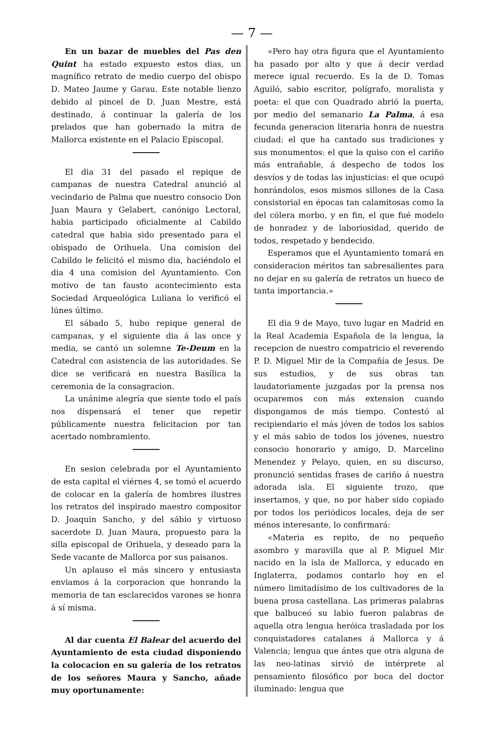— 7 —
En un bazar de muebles del Pas den Quint ha estado expuesto estos dias, un magnífico retrato de medio cuerpo del obispo D. Mateo Jaume y Garau. Este notable lienzo debido al pincel de D. Juan Mestre, está destinado, á continuar la galería de los prelados que han gobernado la mitra de Mallorca existente en el Palacio Episcopal.
El dia 31 del pasado el repique de campanas de nuestra Catedral anunció al vecindario de Palma que nuestro consocio Don Juan Maura y Gelabert, canónigo Lectoral, habia participado oficialmente al Cabildo catedral que habia sido presentado para el obispado de Orihuela. Una comision del Cabildo le felicitó el mismo dia, haciéndolo el dia 4 una comision del Ayuntamiento. Con motivo de tan fausto acontecimiento esta Sociedad Arqueológica Luliana lo verificó el lúnes último.
El sábado 5, hubo repique general de campanas, y el siguiente dia á las once y media, se cantó un solemne Te-Deum en la Catedral con asistencia de las autoridades. Se dice se verificará en nuestra Basílica la ceremonia de la consagracion.
La unánime alegría que siente todo el país nos dispensará el tener que repetir públicamente nuestra felicitacion por tan acertado nombramiento.
En sesion celebrada por el Ayuntamiento de esta capital el viérnes 4, se tomó el acuerdo de colocar en la galería de hombres ilustres los retratos del inspirado maestro compositor D. Joaquin Sancho, y del sábio y virtuoso sacerdote D. Juan Maura, propuesto para la silla episcopal de Orihuela, y deseado para la Sede vacante de Mallorca por sus paisanos.
Un aplauso el más sincero y entusiasta enviamos á la corporacion que honrando la memoria de tan esclarecidos varones se honra á sí misma.
Al dar cuenta El Balear del acuerdo del Ayuntamiento de esta ciudad disponiendo la colocacion en su galería de los retratos de los señores Maura y Sancho, añade muy oportunamente:
«Pero hay otra figura que el Ayuntamiento ha pasado por alto y que á decir verdad merece igual recuerdo. Es la de D. Tomas Aguiló, sabio escritor, polígrafo, moralista y poeta: el que con Quadrado abrió la puerta, por medio del semanario La Palma, á esa fecunda generacion literaria honra de nuestra ciudad: el que ha cantado sus tradiciones y sus monumentos: el que la quiso con el cariño más entrañable, á despecho de todos los desvíos y de todas las injusticias: el que ocupó honrándolos, esos mismos sillones de la Casa consistorial en épocas tan calamitosas como la del cólera morbo, y en fin, el que fué modelo de honradez y de laboriosidad, querido de todos, respetado y bendecido.
Esperamos que el Ayuntamiento tomará en consideracion méritos tan sabresalientes para no dejar en su galería de retratos un hueco de tanta importancia.»
El dia 9 de Mayo, tuvo lugar en Madrid en la Real Academia Española de la lengua, la recepcion de nuestro compatricio el reverendo P. D. Miguel Mir de la Compañía de Jesus. De sus estudios, y de sus obras tan laudatoriamente juzgadas por la prensa nos ocuparemos con más extension cuando dispongamos de más tiempo. Contestó al recipiendario el más jóven de todos los sabios y el más sabio de todos los jóvenes, nuestro consocio honorario y amigo, D. Marcelino Menendez y Pelayo, quien, en su discurso, pronunció sentidas frases de cariño á nuestra adorada isla. El siguiente trozo, que insertamos, y que, no por haber sido copiado por todos los periódicos locales, deja de ser ménos interesante, lo confirmará:
«Materia es repito, de no pequeño asombro y maravilla que al P. Miguel Mir nacido en la isla de Mallorca, y educado en Inglaterra, podamos contarlo hoy en el número limitadísimo de los cultivadores de la buena prosa castellana. Las primeras palabras que balbuceó su labio fueron palabras de aquella otra lengua heróica trasladada por los conquistadores catalanes á Mallorca y á Valencia; lengua que ántes que otra alguna de las neo-latinas sirvió de intérprete al pensamiento filosófico por boca del doctor iluminado: lengua que